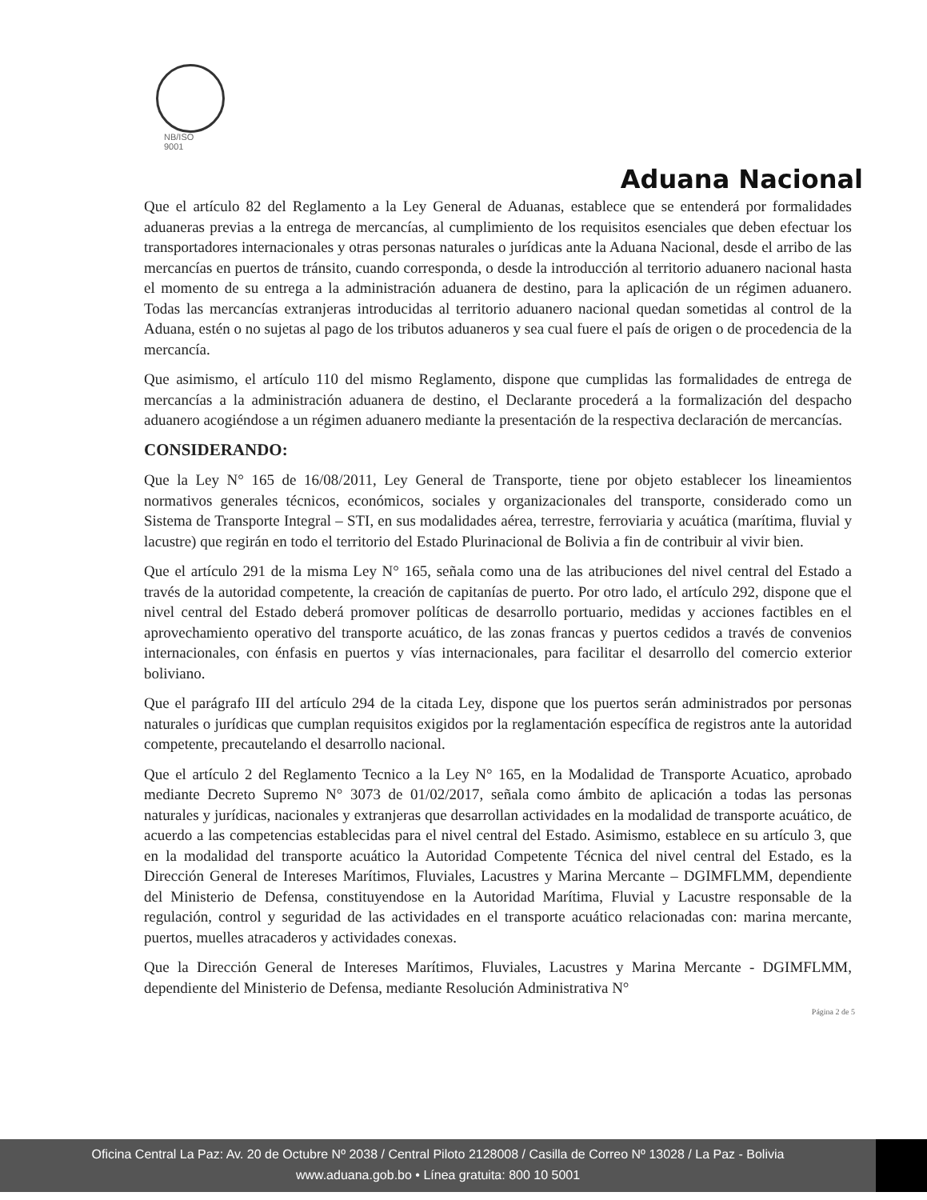NB/ISO
9001
Aduana Nacional
Que el artículo 82 del Reglamento a la Ley General de Aduanas, establece que se entenderá por formalidades aduaneras previas a la entrega de mercancías, al cumplimiento de los requisitos esenciales que deben efectuar los transportadores internacionales y otras personas naturales o jurídicas ante la Aduana Nacional, desde el arribo de las mercancías en puertos de tránsito, cuando corresponda, o desde la introducción al territorio aduanero nacional hasta el momento de su entrega a la administración aduanera de destino, para la aplicación de un régimen aduanero. Todas las mercancías extranjeras introducidas al territorio aduanero nacional quedan sometidas al control de la Aduana, estén o no sujetas al pago de los tributos aduaneros y sea cual fuere el país de origen o de procedencia de la mercancía.
Que asimismo, el artículo 110 del mismo Reglamento, dispone que cumplidas las formalidades de entrega de mercancías a la administración aduanera de destino, el Declarante procederá a la formalización del despacho aduanero acogiéndose a un régimen aduanero mediante la presentación de la respectiva declaración de mercancías.
CONSIDERANDO:
Que la Ley N° 165 de 16/08/2011, Ley General de Transporte, tiene por objeto establecer los lineamientos normativos generales técnicos, económicos, sociales y organizacionales del transporte, considerado como un Sistema de Transporte Integral – STI, en sus modalidades aérea, terrestre, ferroviaria y acuática (marítima, fluvial y lacustre) que regirán en todo el territorio del Estado Plurinacional de Bolivia a fin de contribuir al vivir bien.
Que el artículo 291 de la misma Ley N° 165, señala como una de las atribuciones del nivel central del Estado a través de la autoridad competente, la creación de capitanías de puerto. Por otro lado, el artículo 292, dispone que el nivel central del Estado deberá promover políticas de desarrollo portuario, medidas y acciones factibles en el aprovechamiento operativo del transporte acuático, de las zonas francas y puertos cedidos a través de convenios internacionales, con énfasis en puertos y vías internacionales, para facilitar el desarrollo del comercio exterior boliviano.
Que el parágrafo III del artículo 294 de la citada Ley, dispone que los puertos serán administrados por personas naturales o jurídicas que cumplan requisitos exigidos por la reglamentación específica de registros ante la autoridad competente, precautelando el desarrollo nacional.
Que el artículo 2 del Reglamento Tecnico a la Ley N° 165, en la Modalidad de Transporte Acuatico, aprobado mediante Decreto Supremo N° 3073 de 01/02/2017, señala como ámbito de aplicación a todas las personas naturales y jurídicas, nacionales y extranjeras que desarrollan actividades en la modalidad de transporte acuático, de acuerdo a las competencias establecidas para el nivel central del Estado. Asimismo, establece en su artículo 3, que en la modalidad del transporte acuático la Autoridad Competente Técnica del nivel central del Estado, es la Dirección General de Intereses Marítimos, Fluviales, Lacustres y Marina Mercante – DGIMFLMM, dependiente del Ministerio de Defensa, constituyendose en la Autoridad Marítima, Fluvial y Lacustre responsable de la regulación, control y seguridad de las actividades en el transporte acuático relacionadas con: marina mercante, puertos, muelles atracaderos y actividades conexas.
Que la Dirección General de Intereses Marítimos, Fluviales, Lacustres y Marina Mercante - DGIMFLMM, dependiente del Ministerio de Defensa, mediante Resolución Administrativa N°
Página 2 de 5
Oficina Central La Paz: Av. 20 de Octubre Nº 2038 / Central Piloto 2128008 / Casilla de Correo Nº 13028 / La Paz - Bolivia
www.aduana.gob.bo • Línea gratuita: 800 10 5001